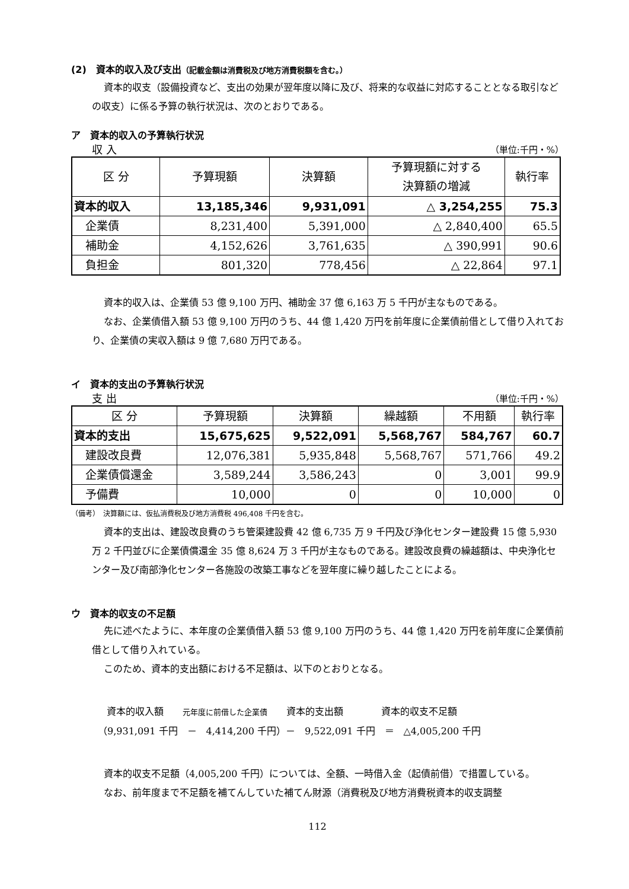(2)　資本的収入及び支出（記載金額は消費税及び地方消費税額を含む。）
資本的収支（設備投資など、支出の効果が翌年度以降に及び、将来的な収益に対応することとなる取引などの収支）に係る予算の執行状況は、次のとおりである。
ア　資本的収入の予算執行状況
収 入 （単位:千円・%）
| 区 分 | 予算現額 | 決算額 | 予算現額に対する 決算額の増減 | 執行率 |
| --- | --- | --- | --- | --- |
| 資本的収入 | 13,185,346 | 9,931,091 | △ 3,254,255 | 75.3 |
| 企業債 | 8,231,400 | 5,391,000 | △ 2,840,400 | 65.5 |
| 補助金 | 4,152,626 | 3,761,635 | △ 390,991 | 90.6 |
| 負担金 | 801,320 | 778,456 | △ 22,864 | 97.1 |
資本的収入は、企業債 53 億 9,100 万円、補助金 37 億 6,163 万 5 千円が主なものである。
なお、企業債借入額 53 億 9,100 万円のうち、44 億 1,420 万円を前年度に企業債前借として借り入れており、企業債の実収入額は 9 億 7,680 万円である。
イ　資本的支出の予算執行状況
支 出 （単位:千円・%）
| 区 分 | 予算現額 | 決算額 | 繰越額 | 不用額 | 執行率 |
| --- | --- | --- | --- | --- | --- |
| 資本的支出 | 15,675,625 | 9,522,091 | 5,568,767 | 584,767 | 60.7 |
| 建設改良費 | 12,076,381 | 5,935,848 | 5,568,767 | 571,766 | 49.2 |
| 企業債償還金 | 3,589,244 | 3,586,243 | 0 | 3,001 | 99.9 |
| 予備費 | 10,000 | 0 | 0 | 10,000 | 0 |
（備考）　決算額には、仮払消費税及び地方消費税 496,408 千円を含む。
資本的支出は、建設改良費のうち管渠建設費 42 億 6,735 万 9 千円及び浄化センター建設費 15 億 5,930 万 2 千円並びに企業債償還金 35 億 8,624 万 3 千円が主なものである。建設改良費の繰越額は、中央浄化センター及び南部浄化センター各施設の改築工事などを翌年度に繰り越したことによる。
ウ　資本的収支の不足額
先に述べたように、本年度の企業債借入額 53 億 9,100 万円のうち、44 億 1,420 万円を前年度に企業債前借として借り入れている。
このため、資本的支出額における不足額は、以下のとおりとなる。
資本的収入額　　元年度に前借した企業債　　資本的支出額　　　　資本的収支不足額
（9,931,091 千円　－　4,414,200 千円）－　9,522,091 千円　＝　△4,005,200 千円
資本的収支不足額（4,005,200 千円）については、全額、一時借入金（起債前借）で措置している。
なお、前年度まで不足額を補てんしていた補てん財源（消費税及び地方消費税資本的収支調整
112